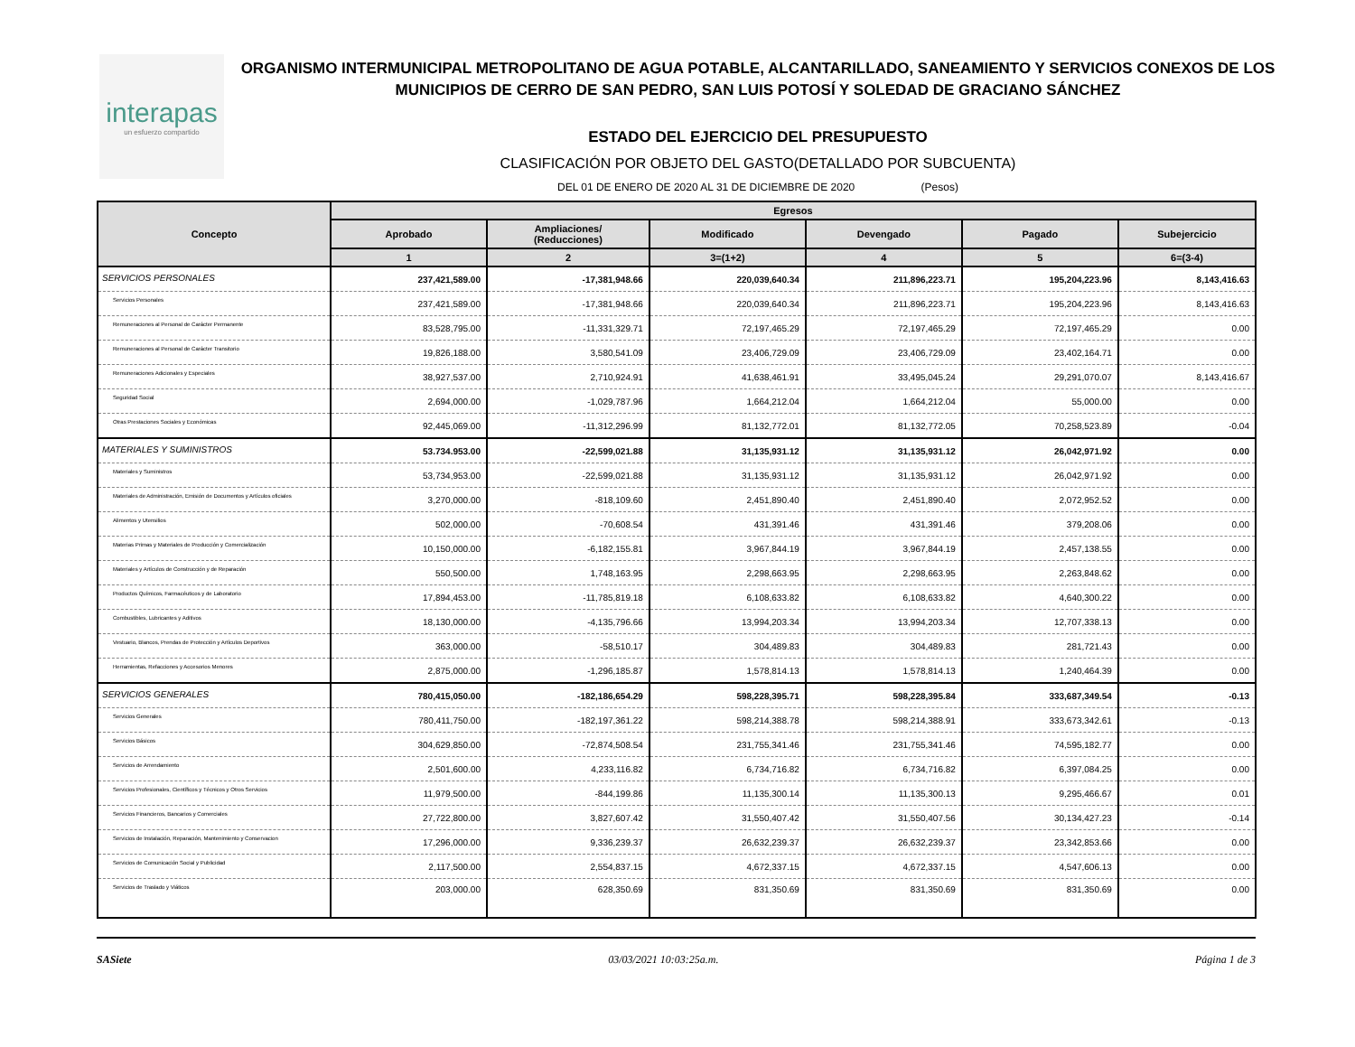interapas
un esfuerzo compartido
ORGANISMO INTERMUNICIPAL METROPOLITANO DE AGUA POTABLE, ALCANTARILLADO, SANEAMIENTO Y SERVICIOS CONEXOS DE LOS MUNICIPIOS DE CERRO DE SAN PEDRO, SAN LUIS POTOSÍ Y SOLEDAD DE GRACIANO SÁNCHEZ
ESTADO DEL EJERCICIO DEL PRESUPUESTO
CLASIFICACIÓN POR OBJETO DEL GASTO(DETALLADO POR SUBCUENTA)
DEL 01 DE ENERO DE 2020 AL 31 DE DICIEMBRE DE 2020 (Pesos)
| Concepto | Egresos | | | | | |
| --- | --- | --- | --- | --- | --- | --- |
| | Aprobado | Ampliaciones/ (Reducciones) | Modificado | Devengado | Pagado | Subejercicio |
| | 1 | 2 | 3=(1+2) | 4 | 5 | 6=(3-4) |
| SERVICIOS PERSONALES | 237,421,589.00 | -17,381,948.66 | 220,039,640.34 | 211,896,223.71 | 195,204,223.96 | 8,143,416.63 |
| Servicios Personales | 237,421,589.00 | -17,381,948.66 | 220,039,640.34 | 211,896,223.71 | 195,204,223.96 | 8,143,416.63 |
| Remuneraciones al Personal de Carácter Permanente | 83,528,795.00 | -11,331,329.71 | 72,197,465.29 | 72,197,465.29 | 72,197,465.29 | 0.00 |
| Remuneraciones al Personal de Carácter Transitorio | 19,826,188.00 | 3,580,541.09 | 23,406,729.09 | 23,406,729.09 | 23,402,164.71 | 0.00 |
| Remuneraciones Adicionales y Especiales | 38,927,537.00 | 2,710,924.91 | 41,638,461.91 | 33,495,045.24 | 29,291,070.07 | 8,143,416.67 |
| Seguridad Social | 2,694,000.00 | -1,029,787.96 | 1,664,212.04 | 1,664,212.04 | 55,000.00 | 0.00 |
| Otras Prestaciones Sociales y Económicas | 92,445,069.00 | -11,312,296.99 | 81,132,772.01 | 81,132,772.05 | 70,258,523.89 | -0.04 |
| MATERIALES Y SUMINISTROS | 53.734.953.00 | -22,599,021.88 | 31,135,931.12 | 31,135,931.12 | 26,042,971.92 | 0.00 |
| Materiales y Suministros | 53,734,953.00 | -22,599,021.88 | 31,135,931.12 | 31,135,931.12 | 26,042,971.92 | 0.00 |
| Materiales de Administración, Emisión de Documentos y Artículos oficiales | 3,270,000.00 | -818,109.60 | 2,451,890.40 | 2,451,890.40 | 2,072,952.52 | 0.00 |
| Alimentos y Utensilios | 502,000.00 | -70,608.54 | 431,391.46 | 431,391.46 | 379,208.06 | 0.00 |
| Materias Primas y Materiales de Producción y Comercialización | 10,150,000.00 | -6,182,155.81 | 3,967,844.19 | 3,967,844.19 | 2,457,138.55 | 0.00 |
| Materiales y Artículos de Construcción y de Reparación | 550,500.00 | 1,748,163.95 | 2,298,663.95 | 2,298,663.95 | 2,263,848.62 | 0.00 |
| Productos Químicos, Farmacéuticos y de Laboratorio | 17,894,453.00 | -11,785,819.18 | 6,108,633.82 | 6,108,633.82 | 4,640,300.22 | 0.00 |
| Combustibles, Lubricantes y Aditivos | 18,130,000.00 | -4,135,796.66 | 13,994,203.34 | 13,994,203.34 | 12,707,338.13 | 0.00 |
| Vestuario, Blancos, Prendas de Protección y Artículos Deportivos | 363,000.00 | -58,510.17 | 304,489.83 | 304,489.83 | 281,721.43 | 0.00 |
| Herramientas, Refacciones y Accesorios Menores | 2,875,000.00 | -1,296,185.87 | 1,578,814.13 | 1,578,814.13 | 1,240,464.39 | 0.00 |
| SERVICIOS GENERALES | 780,415,050.00 | -182,186,654.29 | 598,228,395.71 | 598,228,395.84 | 333,687,349.54 | -0.13 |
| Servicios Generales | 780,411,750.00 | -182,197,361.22 | 598,214,388.78 | 598,214,388.91 | 333,673,342.61 | -0.13 |
| Servicios Básicos | 304,629,850.00 | -72,874,508.54 | 231,755,341.46 | 231,755,341.46 | 74,595,182.77 | 0.00 |
| Servicios de Arrendamiento | 2,501,600.00 | 4,233,116.82 | 6,734,716.82 | 6,734,716.82 | 6,397,084.25 | 0.00 |
| Servicios Profesionales, Científicos y Técnicos y Otros Servicios | 11,979,500.00 | -844,199.86 | 11,135,300.14 | 11,135,300.13 | 9,295,466.67 | 0.01 |
| Servicios Financieros, Bancarios y Comerciales | 27,722,800.00 | 3,827,607.42 | 31,550,407.42 | 31,550,407.56 | 30,134,427.23 | -0.14 |
| Servicios de Instalación, Reparación, Mantenimiento y Conservacion | 17,296,000.00 | 9,336,239.37 | 26,632,239.37 | 26,632,239.37 | 23,342,853.66 | 0.00 |
| Servicios de Comunicación Social y Publicidad | 2,117,500.00 | 2,554,837.15 | 4,672,337.15 | 4,672,337.15 | 4,547,606.13 | 0.00 |
| Servicios de Traslado y Viáticos | 203,000.00 | 628,350.69 | 831,350.69 | 831,350.69 | 831,350.69 | 0.00 |
SASiete 03/03/2021 10:03:25a.m. Página 1 de 3